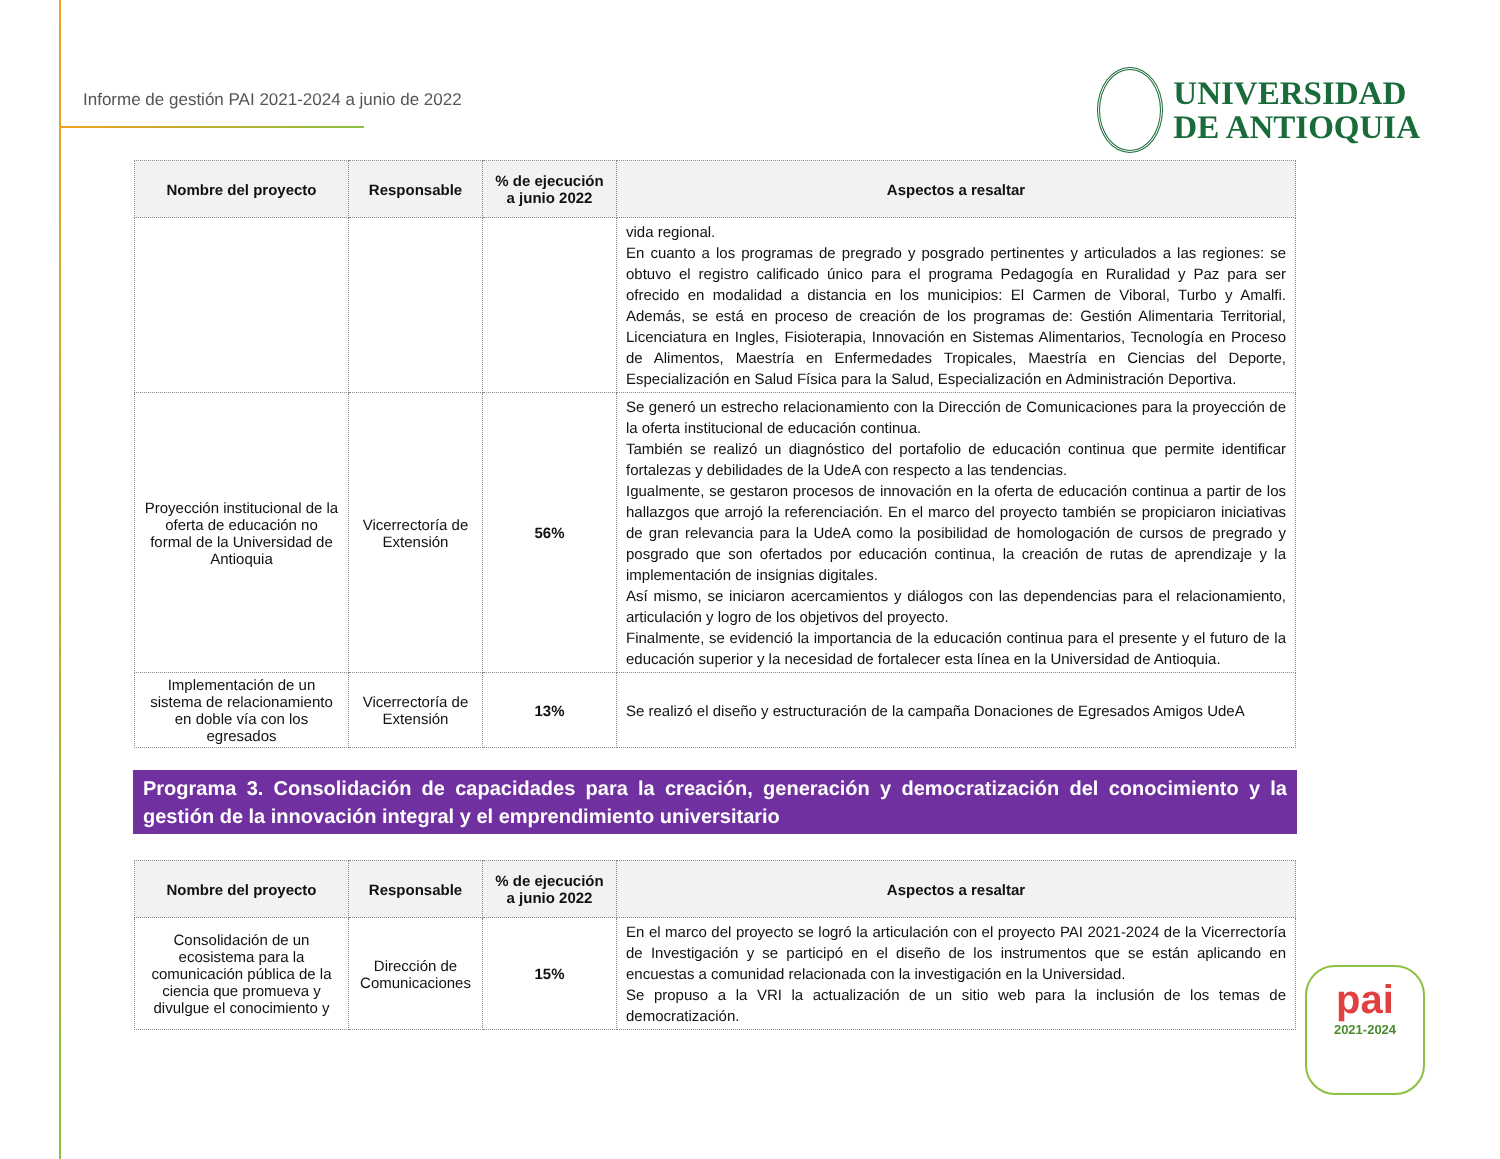Informe de gestión PAI 2021-2024 a junio de 2022
UNIVERSIDAD
DE ANTIOQUIA
| Nombre del proyecto | Responsable | % de ejecución a junio 2022 | Aspectos a resaltar |
| --- | --- | --- | --- |
| | | | vida regional. En cuanto a los programas de pregrado y posgrado pertinentes y articulados a las regiones: se obtuvo el registro calificado único para el programa Pedagogía en Ruralidad y Paz para ser ofrecido en modalidad a distancia en los municipios: El Carmen de Viboral, Turbo y Amalfi. Además, se está en proceso de creación de los programas de: Gestión Alimentaria Territorial, Licenciatura en Ingles, Fisioterapia, Innovación en Sistemas Alimentarios, Tecnología en Proceso de Alimentos, Maestría en Enfermedades Tropicales, Maestría en Ciencias del Deporte, Especialización en Salud Física para la Salud, Especialización en Administración Deportiva. |
| Proyección institucional de la oferta de educación no formal de la Universidad de Antioquia | Vicerrectoría de Extensión | 56% | Se generó un estrecho relacionamiento con la Dirección de Comunicaciones para la proyección de la oferta institucional de educación continua. También se realizó un diagnóstico del portafolio de educación continua que permite identificar fortalezas y debilidades de la UdeA con respecto a las tendencias. Igualmente, se gestaron procesos de innovación en la oferta de educación continua a partir de los hallazgos que arrojó la referenciación. En el marco del proyecto también se propiciaron iniciativas de gran relevancia para la UdeA como la posibilidad de homologación de cursos de pregrado y posgrado que son ofertados por educación continua, la creación de rutas de aprendizaje y la implementación de insignias digitales. Así mismo, se iniciaron acercamientos y diálogos con las dependencias para el relacionamiento, articulación y logro de los objetivos del proyecto. Finalmente, se evidenció la importancia de la educación continua para el presente y el futuro de la educación superior y la necesidad de fortalecer esta línea en la Universidad de Antioquia. |
| Implementación de un sistema de relacionamiento en doble vía con los egresados | Vicerrectoría de Extensión | 13% | Se realizó el diseño y estructuración de la campaña Donaciones de Egresados Amigos UdeA |
Programa 3. Consolidación de capacidades para la creación, generación y democratización del conocimiento y la gestión de la innovación integral y el emprendimiento universitario
| Nombre del proyecto | Responsable | % de ejecución a junio 2022 | Aspectos a resaltar |
| --- | --- | --- | --- |
| Consolidación de un ecosistema para la comunicación pública de la ciencia que promueva y divulgue el conocimiento y | Dirección de Comunicaciones | 15% | En el marco del proyecto se logró la articulación con el proyecto PAI 2021-2024 de la Vicerrectoría de Investigación y se participó en el diseño de los instrumentos que se están aplicando en encuestas a comunidad relacionada con la investigación en la Universidad. Se propuso a la VRI la actualización de un sitio web para la inclusión de los temas de democratización. |
pai
2021-2024